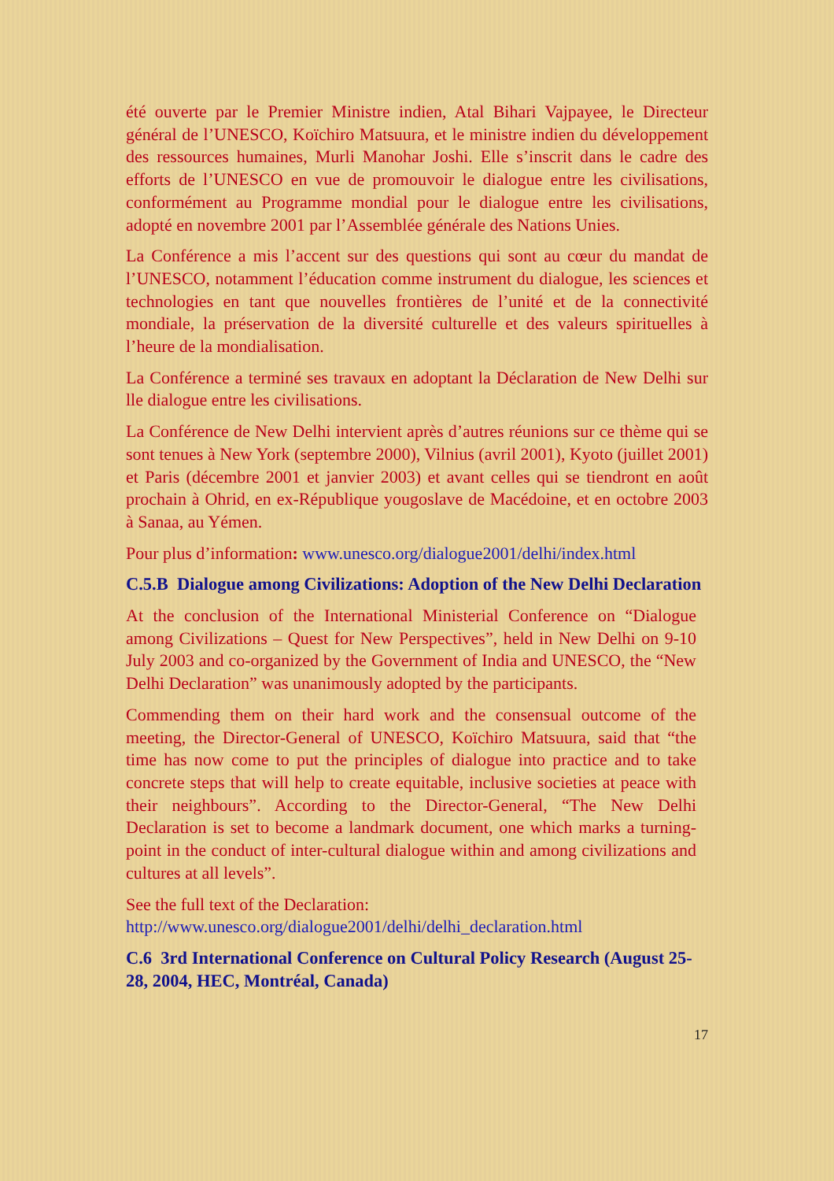été ouverte par le Premier Ministre indien, Atal Bihari Vajpayee, le Directeur général de l’UNESCO, Koïchiro Matsuura, et le ministre indien du développement des ressources humaines, Murli Manohar Joshi. Elle s’inscrit dans le cadre des efforts de l’UNESCO en vue de promouvoir le dialogue entre les civilisations, conformément au Programme mondial pour le dialogue entre les civilisations, adopté en novembre 2001 par l’Assemblée générale des Nations Unies.
La Conférence a mis l’accent sur des questions qui sont au cœur du mandat de l’UNESCO, notamment l’éducation comme instrument du dialogue, les sciences et technologies en tant que nouvelles frontières de l’unité et de la connectivité mondiale, la préservation de la diversité culturelle et des valeurs spirituelles à l’heure de la mondialisation.
La Conférence a terminé ses travaux en adoptant la Déclaration de New Delhi sur lle dialogue entre les civilisations.
La Conférence de New Delhi intervient après d’autres réunions sur ce thème qui se sont tenues à New York (septembre 2000), Vilnius (avril 2001), Kyoto (juillet 2001) et Paris (décembre 2001 et janvier 2003) et avant celles qui se tiendront en août prochain à Ohrid, en ex-République yougoslave de Macédoine, et en octobre 2003 à Sanaa, au Yémen.
Pour plus d’information: www.unesco.org/dialogue2001/delhi/index.html
C.5.B Dialogue among Civilizations: Adoption of the New Delhi Declaration
At the conclusion of the International Ministerial Conference on “Dialogue among Civilizations – Quest for New Perspectives”, held in New Delhi on 9-10 July 2003 and co-organized by the Government of India and UNESCO, the “New Delhi Declaration” was unanimously adopted by the participants.
Commending them on their hard work and the consensual outcome of the meeting, the Director-General of UNESCO, Koïchiro Matsuura, said that “the time has now come to put the principles of dialogue into practice and to take concrete steps that will help to create equitable, inclusive societies at peace with their neighbours”. According to the Director-General, “The New Delhi Declaration is set to become a landmark document, one which marks a turning-point in the conduct of inter-cultural dialogue within and among civilizations and cultures at all levels”.
See the full text of the Declaration:
http://www.unesco.org/dialogue2001/delhi/delhi_declaration.html
C.6 3rd International Conference on Cultural Policy Research (August 25-28, 2004, HEC, Montréal, Canada)
17